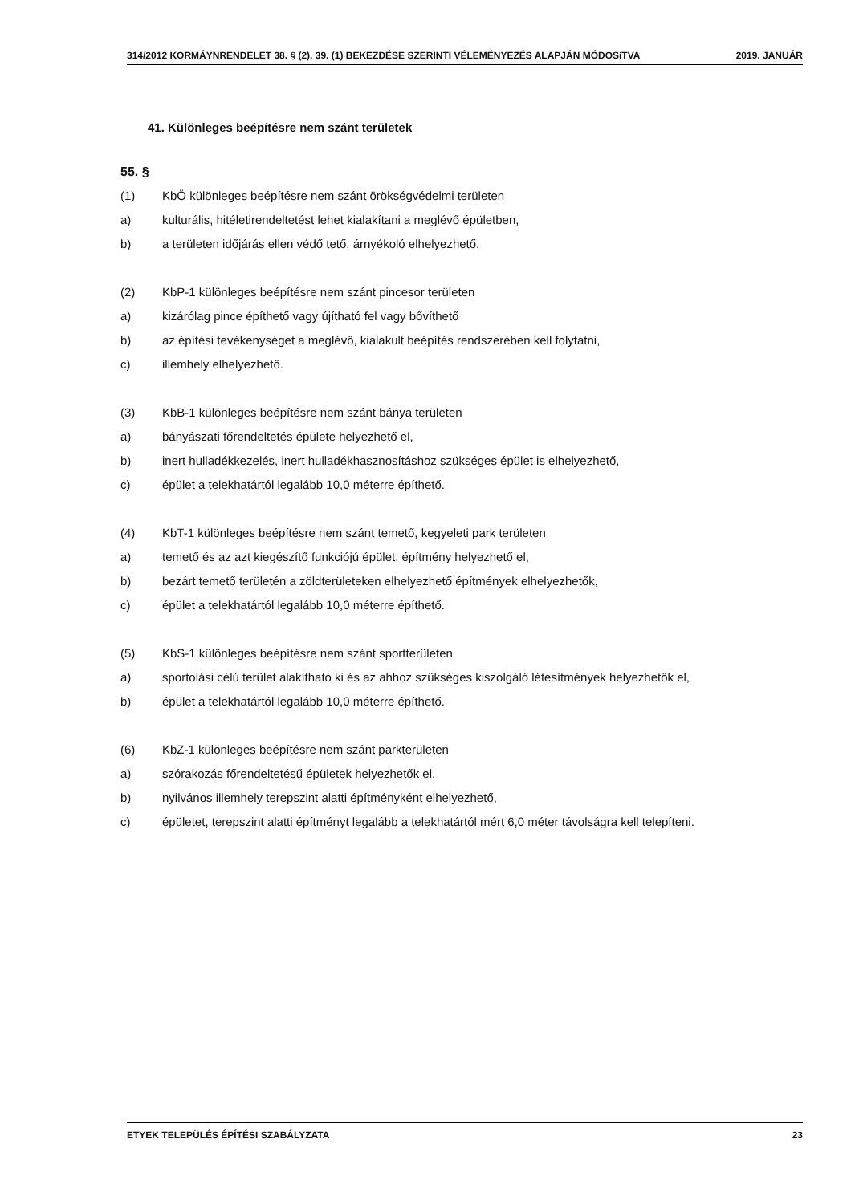314/2012 KORMÁYNRENDELET 38. § (2), 39. (1) BEKEZDÉSE SZERINTI VÉLEMÉNYEZÉS ALAPJÁN MÓDOSíTVA 2019. JANUÁR
41. Különleges beépítésre nem szánt területek
55. §
(1) KbÖ különleges beépítésre nem szánt örökségvédelmi területen
a) kulturális, hitéletirendeltetést lehet kialakítani a meglévő épületben,
b) a területen időjárás ellen védő tető, árnyékoló elhelyezhető.
(2) KbP-1 különleges beépítésre nem szánt pincesor területen
a) kizárólag pince építhető vagy újítható fel vagy bővíthető
b) az építési tevékenységet a meglévő, kialakult beépítés rendszerében kell folytatni,
c) illemhely elhelyezhető.
(3) KbB-1 különleges beépítésre nem szánt bánya területen
a) bányászati főrendeltetés épülete helyezhető el,
b) inert hulladékkezelés, inert hulladékhasznosításhoz szükséges épület is elhelyezhető,
c) épület a telekhatártól legalább 10,0 méterre építhető.
(4) KbT-1 különleges beépítésre nem szánt temető, kegyeleti park területen
a) temető és az azt kiegészítő funkciójú épület, építmény helyezhető el,
b) bezárt temető területén a zöldterületeken elhelyezhető építmények elhelyezhetők,
c) épület a telekhatártól legalább 10,0 méterre építhető.
(5) KbS-1 különleges beépítésre nem szánt sportterületen
a) sportolási célú terület alakítható ki és az ahhoz szükséges kiszolgáló létesítmények helyezhetők el,
b) épület a telekhatártól legalább 10,0 méterre építhető.
(6) KbZ-1 különleges beépítésre nem szánt parkterületen
a) szórakozás főrendeltetésű épületek helyezhetők el,
b) nyilvános illemhely terepszint alatti építményként elhelyezhető,
c) épületet, terepszint alatti építményt legalább a telekhatártól mért 6,0 méter távolságra kell telepíteni.
ETYEK TELEPÜLÉS ÉPÍTÉSI SZABÁLYZATA 23